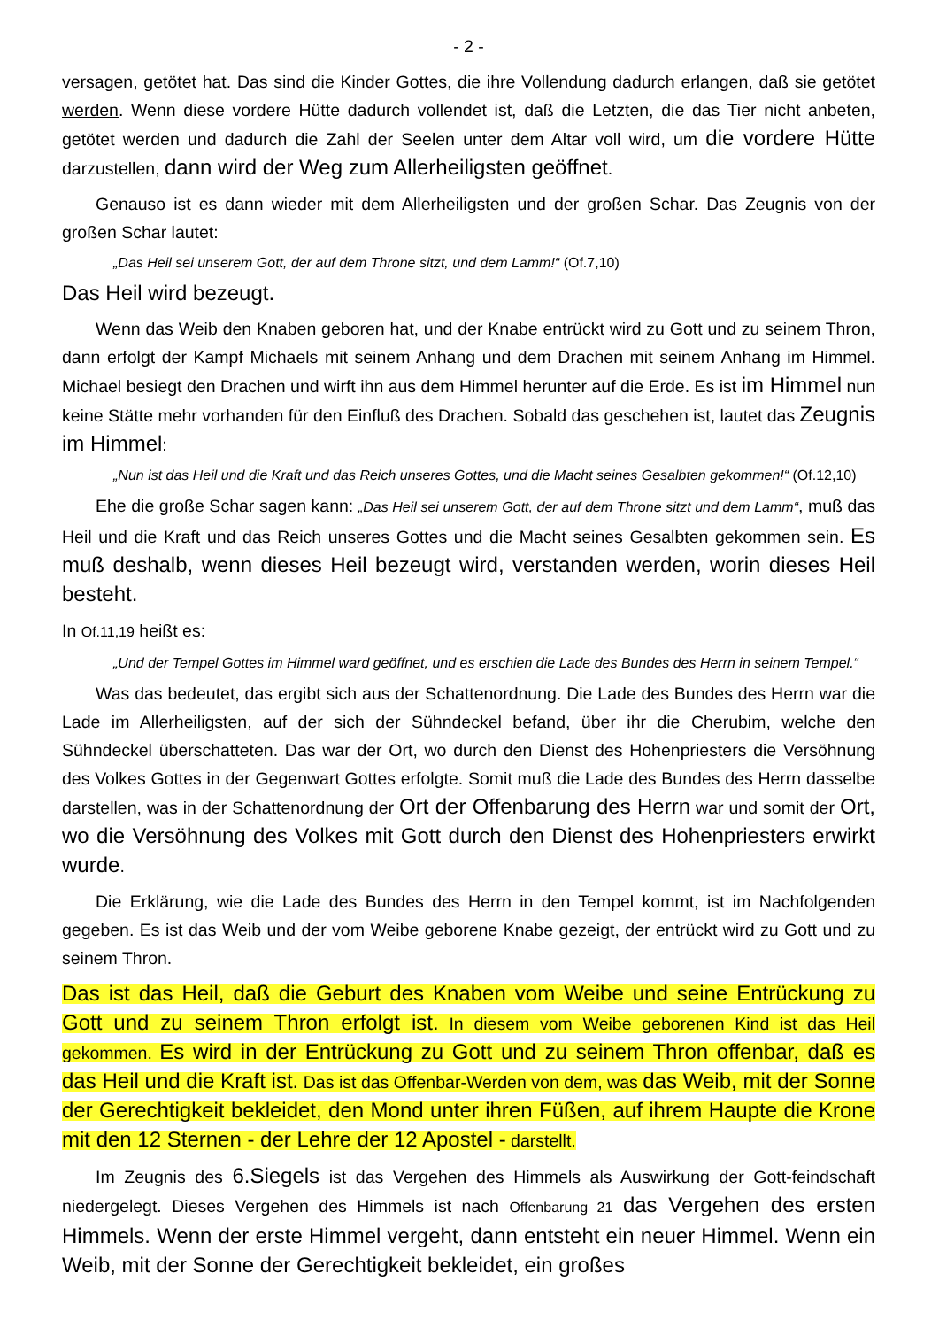- 2 -
versagen, getötet hat. Das sind die Kinder Gottes, die ihre Vollendung dadurch erlangen, daß sie getötet werden. Wenn diese vordere Hütte dadurch vollendet ist, daß die Letzten, die das Tier nicht anbeten, getötet werden und dadurch die Zahl der Seelen unter dem Altar voll wird, um die vordere Hütte darzustellen, dann wird der Weg zum Allerheiligsten geöffnet.
Genauso ist es dann wieder mit dem Allerheiligsten und der großen Schar. Das Zeugnis von der großen Schar lautet:
„Das Heil sei unserem Gott, der auf dem Throne sitzt, und dem Lamm!“ (Of.7,10)
Das Heil wird bezeugt.
Wenn das Weib den Knaben geboren hat, und der Knabe entrückt wird zu Gott und zu seinem Thron, dann erfolgt der Kampf Michaels mit seinem Anhang und dem Drachen mit seinem Anhang im Himmel. Michael besiegt den Drachen und wirft ihn aus dem Himmel herunter auf die Erde. Es ist im Himmel nun keine Stätte mehr vorhanden für den Einfluß des Drachen. Sobald das geschehen ist, lautet das Zeugnis im Himmel:
„Nun ist das Heil und die Kraft und das Reich unseres Gottes, und die Macht seines Gesalbten gekommen!“ (Of.12,10)
Ehe die große Schar sagen kann: „Das Heil sei unserem Gott, der auf dem Throne sitzt und dem Lamm“, muß das Heil und die Kraft und das Reich unseres Gottes und die Macht seines Gesalbten gekommen sein. Es muß deshalb, wenn dieses Heil bezeugt wird, verstanden werden, worin dieses Heil besteht.
In Of.11,19 heißt es:
„Und der Tempel Gottes im Himmel ward geöffnet, und es erschien die Lade des Bundes des Herrn in seinem Tempel.“
Was das bedeutet, das ergibt sich aus der Schattenordnung. Die Lade des Bundes des Herrn war die Lade im Allerheiligsten, auf der sich der Sühndeckel befand, über ihr die Cherubim, welche den Sühndeckel überschatteten. Das war der Ort, wo durch den Dienst des Hohenpriesters die Versöhnung des Volkes Gottes in der Gegenwart Gottes erfolgte. Somit muß die Lade des Bundes des Herrn dasselbe darstellen, was in der Schattenordnung der Ort der Offenbarung des Herrn war und somit der Ort, wo die Versöhnung des Volkes mit Gott durch den Dienst des Hohenpriesters erwirkt wurde.
Die Erklärung, wie die Lade des Bundes des Herrn in den Tempel kommt, ist im Nachfolgenden gegeben. Es ist das Weib und der vom Weibe geborene Knabe gezeigt, der entrückt wird zu Gott und zu seinem Thron.
Das ist das Heil, daß die Geburt des Knaben vom Weibe und seine Entrückung zu Gott und zu seinem Thron erfolgt ist. In diesem vom Weibe geborenen Kind ist das Heil gekommen. Es wird in der Entrückung zu Gott und zu seinem Thron offenbar, daß es das Heil und die Kraft ist. Das ist das Offenbar-Werden von dem, was das Weib, mit der Sonne der Gerechtigkeit bekleidet, den Mond unter ihren Füßen, auf ihrem Haupte die Krone mit den 12 Sternen - der Lehre der 12 Apostel - darstellt.
Im Zeugnis des 6.Siegels ist das Vergehen des Himmels als Auswirkung der Gott-feindschaft niedergelegt. Dieses Vergehen des Himmels ist nach Offenbarung 21 das Vergehen des ersten Himmels. Wenn der erste Himmel vergeht, dann entsteht ein neuer Himmel. Wenn ein Weib, mit der Sonne der Gerechtigkeit bekleidet, ein großes